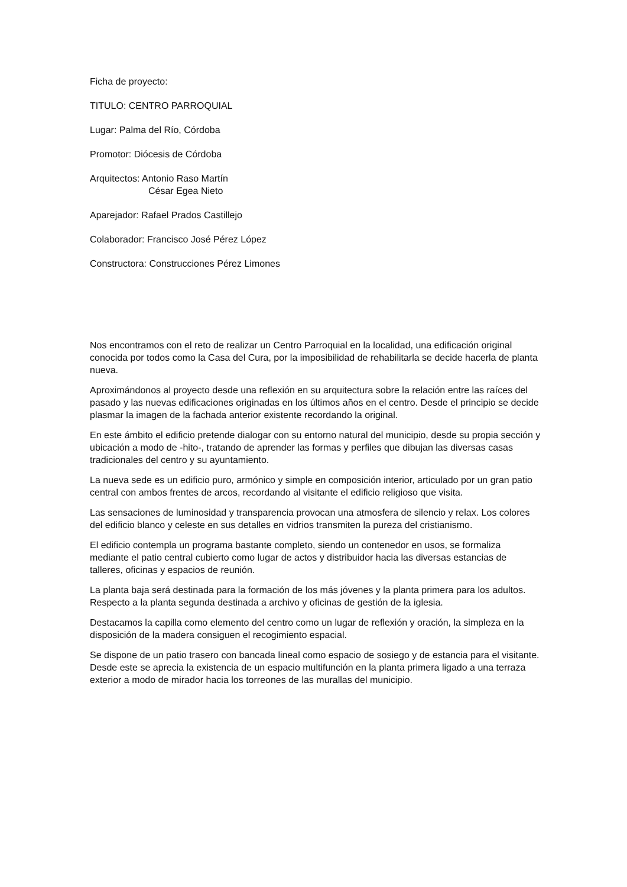Ficha de proyecto:
TITULO: CENTRO PARROQUIAL
Lugar: Palma del Río, Córdoba
Promotor: Diócesis de Córdoba
Arquitectos: Antonio Raso Martín
César Egea Nieto
Aparejador: Rafael Prados Castillejo
Colaborador: Francisco José Pérez López
Constructora: Construcciones Pérez Limones
Nos encontramos con el reto de realizar un Centro Parroquial en la localidad, una edificación original conocida por todos como la Casa del Cura, por la imposibilidad de rehabilitarla se decide hacerla de planta nueva.
Aproximándonos al proyecto desde una reflexión en su arquitectura sobre la relación entre las raíces del pasado y las nuevas edificaciones originadas en los últimos años en el centro. Desde el principio se decide plasmar la imagen de la fachada anterior existente recordando la original.
En este ámbito el edificio pretende dialogar con su entorno natural del municipio, desde su propia sección y ubicación a modo de -hito-, tratando de aprender las formas y perfiles que dibujan las diversas casas tradicionales del centro y su ayuntamiento.
La nueva sede es un edificio puro, armónico y simple en composición interior, articulado por un gran patio central con ambos frentes de arcos, recordando al visitante el edificio religioso que visita.
Las sensaciones de luminosidad y transparencia provocan una atmosfera de silencio y relax. Los colores del edificio blanco y celeste en sus detalles en vidrios transmiten la pureza del cristianismo.
El edificio contempla un programa bastante completo, siendo un contenedor en usos, se formaliza mediante el patio central cubierto como lugar de actos y distribuidor hacia las diversas estancias de talleres, oficinas y espacios de reunión.
La planta baja será destinada para la formación de los más jóvenes y la planta primera para los adultos. Respecto a la planta segunda destinada a archivo y oficinas de gestión de la iglesia.
Destacamos la capilla como elemento del centro como un lugar de reflexión y oración, la simpleza en la disposición de la madera consiguen el recogimiento espacial.
Se dispone de un patio trasero con bancada lineal como espacio de sosiego y de estancia para el visitante. Desde este se aprecia la existencia de un espacio multifunción en la planta primera ligado a una terraza exterior a modo de mirador hacia los torreones de las murallas del municipio.